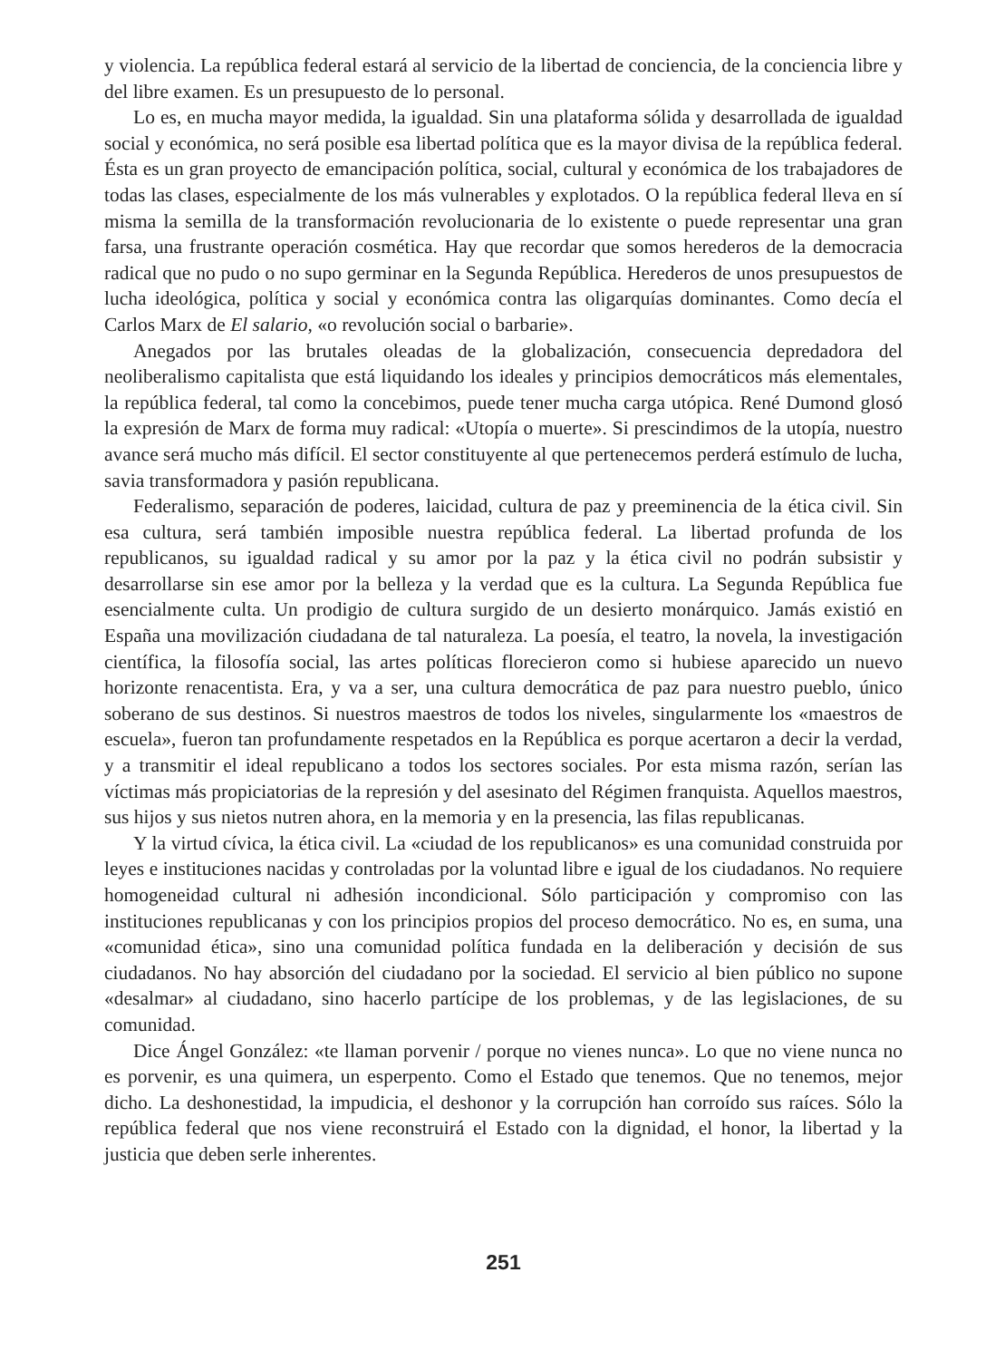y violencia. La república federal estará al servicio de la libertad de conciencia, de la conciencia libre y del libre examen. Es un presupuesto de lo personal.
Lo es, en mucha mayor medida, la igualdad. Sin una plataforma sólida y desarrollada de igualdad social y económica, no será posible esa libertad política que es la mayor divisa de la república federal. Ésta es un gran proyecto de emancipación política, social, cultural y económica de los trabajadores de todas las clases, especialmente de los más vulnerables y explotados. O la república federal lleva en sí misma la semilla de la transformación revolucionaria de lo existente o puede representar una gran farsa, una frustrante operación cosmética. Hay que recordar que somos herederos de la democracia radical que no pudo o no supo germinar en la Segunda República. Herederos de unos presupuestos de lucha ideológica, política y social y económica contra las oligarquías dominantes. Como decía el Carlos Marx de El salario, «o revolución social o barbarie».
Anegados por las brutales oleadas de la globalización, consecuencia depredadora del neoliberalismo capitalista que está liquidando los ideales y principios democráticos más elementales, la república federal, tal como la concebimos, puede tener mucha carga utópica. René Dumond glosó la expresión de Marx de forma muy radical: «Utopía o muerte». Si prescindimos de la utopía, nuestro avance será mucho más difícil. El sector constituyente al que pertenecemos perderá estímulo de lucha, savia transformadora y pasión republicana.
Federalismo, separación de poderes, laicidad, cultura de paz y preeminencia de la ética civil. Sin esa cultura, será también imposible nuestra república federal. La libertad profunda de los republicanos, su igualdad radical y su amor por la paz y la ética civil no podrán subsistir y desarrollarse sin ese amor por la belleza y la verdad que es la cultura. La Segunda República fue esencialmente culta. Un prodigio de cultura surgido de un desierto monárquico. Jamás existió en España una movilización ciudadana de tal naturaleza. La poesía, el teatro, la novela, la investigación científica, la filosofía social, las artes políticas florecieron como si hubiese aparecido un nuevo horizonte renacentista. Era, y va a ser, una cultura democrática de paz para nuestro pueblo, único soberano de sus destinos. Si nuestros maestros de todos los niveles, singularmente los «maestros de escuela», fueron tan profundamente respetados en la República es porque acertaron a decir la verdad, y a transmitir el ideal republicano a todos los sectores sociales. Por esta misma razón, serían las víctimas más propiciatorias de la represión y del asesinato del Régimen franquista. Aquellos maestros, sus hijos y sus nietos nutren ahora, en la memoria y en la presencia, las filas republicanas.
Y la virtud cívica, la ética civil. La «ciudad de los republicanos» es una comunidad construida por leyes e instituciones nacidas y controladas por la voluntad libre e igual de los ciudadanos. No requiere homogeneidad cultural ni adhesión incondicional. Sólo participación y compromiso con las instituciones republicanas y con los principios propios del proceso democrático. No es, en suma, una «comunidad ética», sino una comunidad política fundada en la deliberación y decisión de sus ciudadanos. No hay absorción del ciudadano por la sociedad. El servicio al bien público no supone «desalmar» al ciudadano, sino hacerlo partícipe de los problemas, y de las legislaciones, de su comunidad.
Dice Ángel González: «te llaman porvenir / porque no vienes nunca». Lo que no viene nunca no es porvenir, es una quimera, un esperpento. Como el Estado que tenemos. Que no tenemos, mejor dicho. La deshonestidad, la impudicia, el deshonor y la corrupción han corroído sus raíces. Sólo la república federal que nos viene reconstruirá el Estado con la dignidad, el honor, la libertad y la justicia que deben serle inherentes.
251